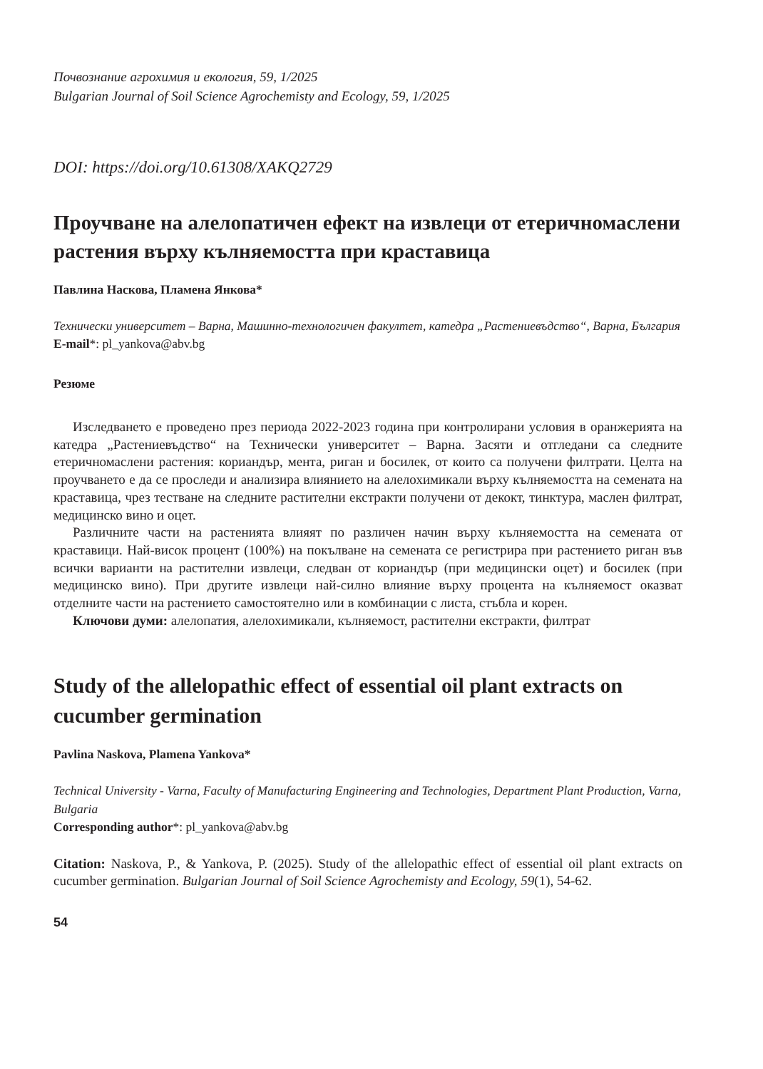Почвознание агрохимия и екология, 59, 1/2025
Bulgarian Journal of Soil Science Agrochemisty and Ecology, 59, 1/2025
DOI: https://doi.org/10.61308/XAKQ2729
Проучване на алелопатичен ефект на извлеци от етеричномаслени растения върху кълняемостта при краставица
Павлина Наскова, Пламена Янкова*
Технически университет – Варна, Машинно-технологичен факултет, катедра „Растениевъдство“, Варна, България
E-mail*: pl_yankova@abv.bg
Резюме
Изследването е проведено през периода 2022-2023 година при контролирани условия в оранжерията на катедра „Растениевъдство“ на Технически университет – Варна. Засяти и отгледани са следните етеричномаслени растения: кориандър, мента, риган и босилек, от които са получени филтрати. Целта на проучването е да се проследи и анализира влиянието на алелохимикали върху кълняемостта на семената на краставица, чрез тестване на следните растителни екстракти получени от декокт, тинктура, маслен филтрат, медицинско вино и оцет.
Различните части на растенията влияят по различен начин върху кълняемостта на семената от краставици. Най-висок процент (100%) на покълване на семената се регистрира при растението риган във всички варианти на растителни извлеци, следван от кориандър (при медицински оцет) и босилек (при медицинско вино). При другите извлеци най-силно влияние върху процента на кълняемост оказват отделните части на растението самостоятелно или в комбинации с листа, стъбла и корен.
Ключови думи: алелопатия, алелохимикали, кълняемост, растителни екстракти, филтрат
Study of the allelopathic effect of essential oil plant extracts on cucumber germination
Pavlina Naskova, Plamena Yankova*
Technical University - Varna, Faculty of Manufacturing Engineering and Technologies, Department Plant Production, Varna, Bulgaria
Corresponding author*: pl_yankova@abv.bg
Citation: Naskova, P., & Yankova, P. (2025). Study of the allelopathic effect of essential oil plant extracts on cucumber germination. Bulgarian Journal of Soil Science Agrochemisty and Ecology, 59(1), 54-62.
54